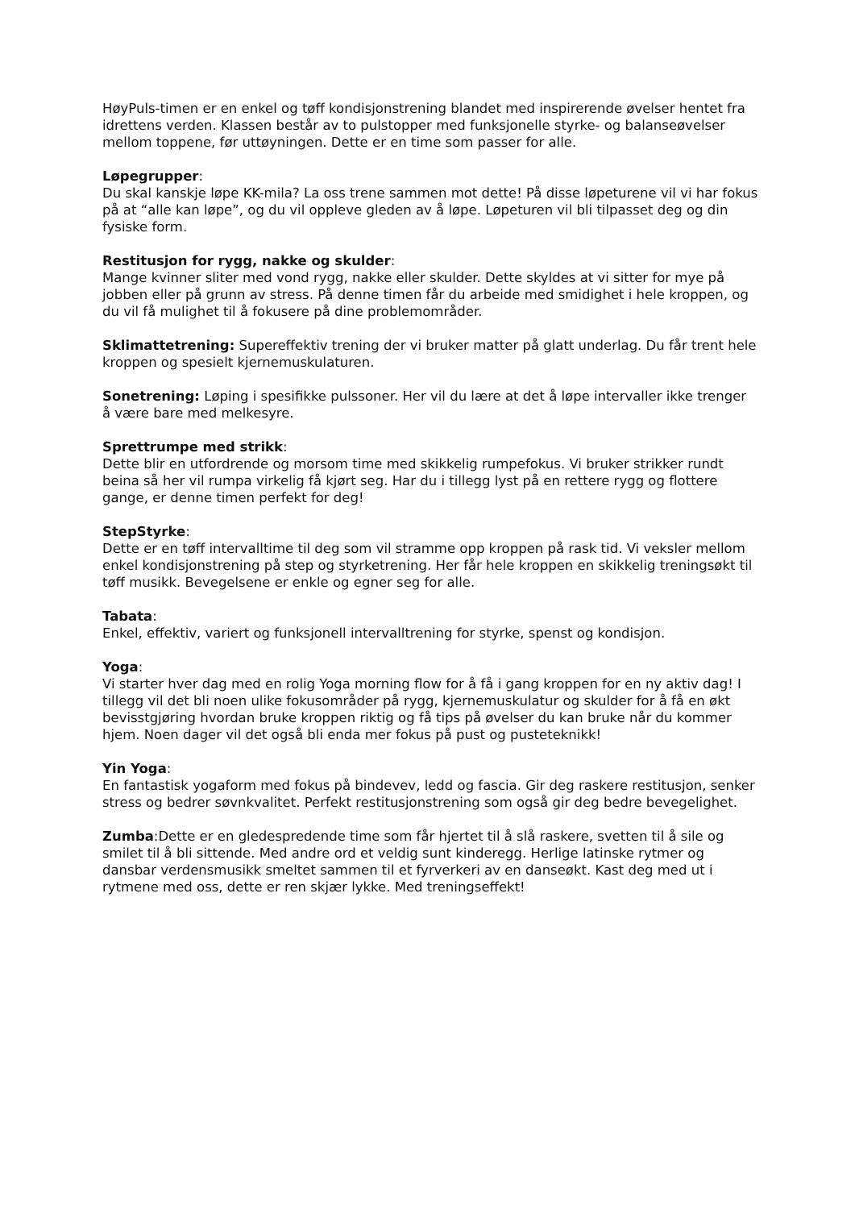HøyPuls-timen er en enkel og tøff kondisjonstrening blandet med inspirerende øvelser hentet fra idrettens verden. Klassen består av to pulstopper med funksjonelle styrke- og balanseøvelser mellom toppene, før uttøyningen. Dette er en time som passer for alle.
Løpegrupper:
Du skal kanskje løpe KK-mila? La oss trene sammen mot dette! På disse løpeturene vil vi har fokus på at “alle kan løpe”, og du vil oppleve gleden av å løpe. Løpeturen vil bli tilpasset deg og din fysiske form.
Restitusjon for rygg, nakke og skulder:
Mange kvinner sliter med vond rygg, nakke eller skulder. Dette skyldes at vi sitter for mye på jobben eller på grunn av stress. På denne timen får du arbeide med smidighet i hele kroppen, og du vil få mulighet til å fokusere på dine problemområder.
Sklimattetrening: Supereffektiv trening der vi bruker matter på glatt underlag. Du får trent hele kroppen og spesielt kjernemuskulaturen.
Sonetrening: Løping i spesifikke pulssoner. Her vil du lære at det å løpe intervaller ikke trenger å være bare med melkesyre.
Sprettrumpe med strikk:
Dette blir en utfordrende og morsom time med skikkelig rumpefokus. Vi bruker strikker rundt beina så her vil rumpa virkelig få kjørt seg. Har du i tillegg lyst på en rettere rygg og flottere gange, er denne timen perfekt for deg!
StepStyrke:
Dette er en tøff intervalltime til deg som vil stramme opp kroppen på rask tid. Vi veksler mellom enkel kondisjonstrening på step og styrketrening. Her får hele kroppen en skikkelig treningsøkt til tøff musikk. Bevegelsene er enkle og egner seg for alle.
Tabata:
Enkel, effektiv, variert og funksjonell intervalltrening for styrke, spenst og kondisjon.
Yoga:
Vi starter hver dag med en rolig Yoga morning flow for å få i gang kroppen for en ny aktiv dag! I tillegg vil det bli noen ulike fokusområder på rygg, kjernemuskulatur og skulder for å få en økt bevisstgjøring hvordan bruke kroppen riktig og få tips på øvelser du kan bruke når du kommer hjem. Noen dager vil det også bli enda mer fokus på pust og pusteteknikk!
Yin Yoga:
En fantastisk yogaform med fokus på bindevev, ledd og fascia. Gir deg raskere restitusjon, senker stress og bedrer søvnkvalitet. Perfekt restitusjonstrening som også gir deg bedre bevegelighet.
Zumba:Dette er en gledespredende time som får hjertet til å slå raskere, svetten til å sile og smilet til å bli sittende. Med andre ord et veldig sunt kinderegg. Herlige latinske rytmer og dansbar verdensmusikk smeltet sammen til et fyrverkeri av en danseøkt. Kast deg med ut i rytmene med oss, dette er ren skjær lykke. Med treningseffekt!